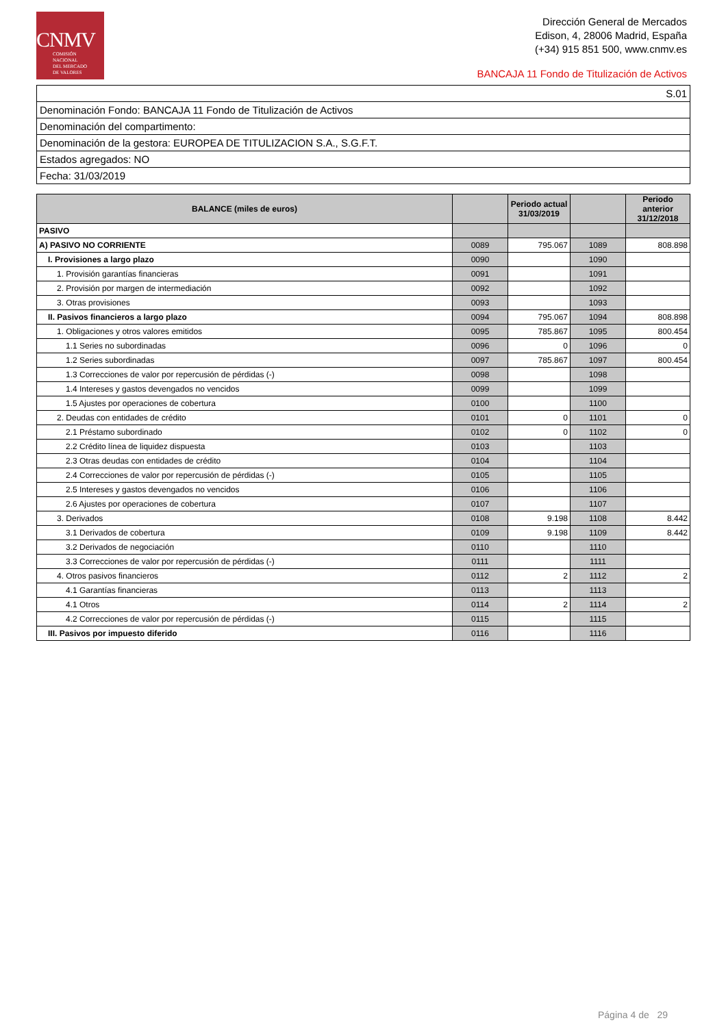CNMV
COMISIÓN
NACIONAL
DEL MERCADO
DE VALORES
Dirección General de Mercados
Edison, 4, 28006 Madrid, España
(+34) 915 851 500, www.cnmv.es
BANCAJA 11 Fondo de Titulización de Activos
| S.01 |
| Denominación Fondo: BANCAJA 11 Fondo de Titulización de Activos |
| Denominación del compartimento: |
| Denominación de la gestora: EUROPEA DE TITULIZACION S.A., S.G.F.T. |
| Estados agregados: NO |
| Fecha: 31/03/2019 |
| BALANCE (miles de euros) | | Periodo actual 31/03/2019 | | Periodo anterior 31/12/2018 |
| --- | --- | --- | --- | --- |
| PASIVO | | | | |
| A) PASIVO NO CORRIENTE | 0089 | 795.067 | 1089 | 808.898 |
| I. Provisiones a largo plazo | 0090 | | 1090 | |
| 1. Provisión garantías financieras | 0091 | | 1091 | |
| 2. Provisión por margen de intermediación | 0092 | | 1092 | |
| 3. Otras provisiones | 0093 | | 1093 | |
| II. Pasivos financieros a largo plazo | 0094 | 795.067 | 1094 | 808.898 |
| 1. Obligaciones y otros valores emitidos | 0095 | 785.867 | 1095 | 800.454 |
| 1.1 Series no subordinadas | 0096 | 0 | 1096 | 0 |
| 1.2 Series subordinadas | 0097 | 785.867 | 1097 | 800.454 |
| 1.3 Correcciones de valor por repercusión de pérdidas (-) | 0098 | | 1098 | |
| 1.4 Intereses y gastos devengados no vencidos | 0099 | | 1099 | |
| 1.5 Ajustes por operaciones de cobertura | 0100 | | 1100 | |
| 2. Deudas con entidades de crédito | 0101 | 0 | 1101 | 0 |
| 2.1 Préstamo subordinado | 0102 | 0 | 1102 | 0 |
| 2.2 Crédito línea de liquidez dispuesta | 0103 | | 1103 | |
| 2.3 Otras deudas con entidades de crédito | 0104 | | 1104 | |
| 2.4 Correcciones de valor por repercusión de pérdidas (-) | 0105 | | 1105 | |
| 2.5 Intereses y gastos devengados no vencidos | 0106 | | 1106 | |
| 2.6 Ajustes por operaciones de cobertura | 0107 | | 1107 | |
| 3. Derivados | 0108 | 9.198 | 1108 | 8.442 |
| 3.1 Derivados de cobertura | 0109 | 9.198 | 1109 | 8.442 |
| 3.2 Derivados de negociación | 0110 | | 1110 | |
| 3.3 Correcciones de valor por repercusión de pérdidas (-) | 0111 | | 1111 | |
| 4. Otros pasivos financieros | 0112 | 2 | 1112 | 2 |
| 4.1 Garantías financieras | 0113 | | 1113 | |
| 4.1 Otros | 0114 | 2 | 1114 | 2 |
| 4.2 Correcciones de valor por repercusión de pérdidas (-) | 0115 | | 1115 | |
| III. Pasivos por impuesto diferido | 0116 | | 1116 | |
Página 4 de 29